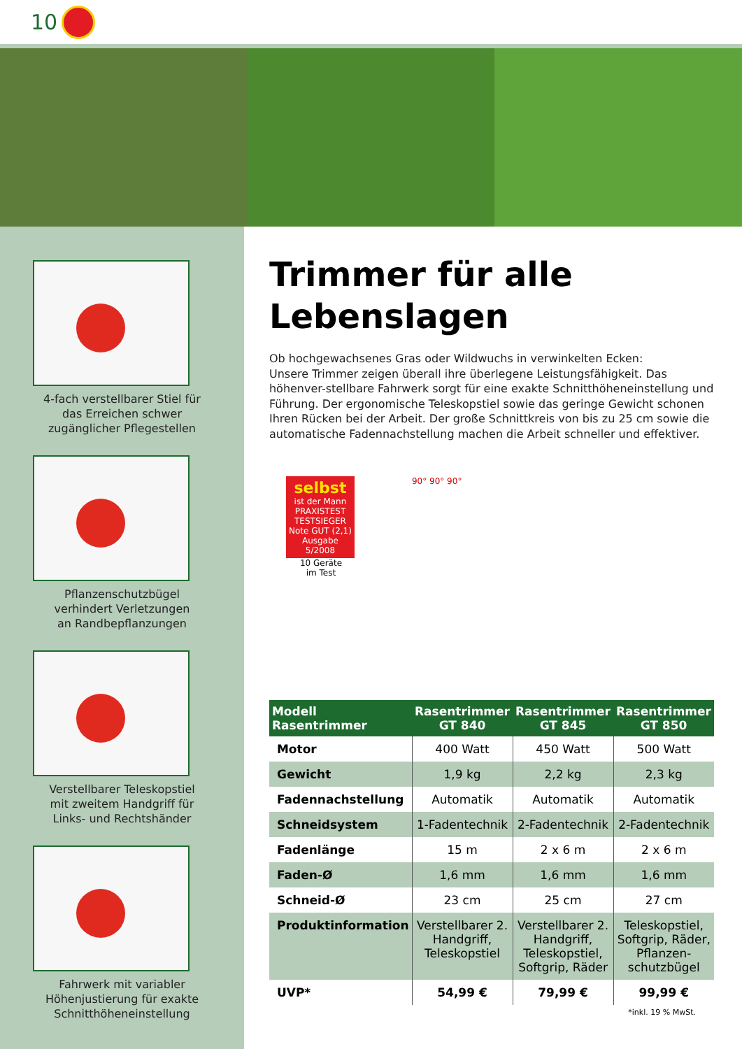10
4-fach verstellbarer Stiel für
das Erreichen schwer
zugänglicher Pflegestellen
Pflanzenschutzbügel
verhindert Verletzungen
an Randbepflanzungen
Verstellbarer Teleskopstiel
mit zweitem Handgriff für
Links- und Rechtshänder
Fahrwerk mit variabler
Höhenjustierung für exakte
Schnitthöheneinstellung
Trimmer für alle
Lebenslagen
Ob hochgewachsenes Gras oder Wildwuchs in verwinkelten Ecken:
Unsere Trimmer zeigen überall ihre überlegene Leistungsfähigkeit. Das höhenver-stellbare Fahrwerk sorgt für eine exakte Schnitthöheneinstellung und Führung. Der ergonomische Teleskopstiel sowie das geringe Gewicht schonen Ihren Rücken bei der Arbeit. Der große Schnittkreis von bis zu 25 cm sowie die automatische Fadennachstellung machen die Arbeit schneller und effektiver.
selbst
ist der Mann
PRAXISTEST
TESTSIEGER
Note GUT (2,1)
Ausgabe 5/2008
10 Geräte
im Test
90° 90° 90°
| Modell Rasentrimmer | Rasentrimmer GT 840 | Rasentrimmer GT 845 | Rasentrimmer GT 850 |
| --- | --- | --- | --- |
| Motor | 400 Watt | 450 Watt | 500 Watt |
| Gewicht | 1,9 kg | 2,2 kg | 2,3 kg |
| Fadennachstellung | Automatik | Automatik | Automatik |
| Schneidsystem | 1-Fadentechnik | 2-Fadentechnik | 2-Fadentechnik |
| Fadenlänge | 15 m | 2 x 6 m | 2 x 6 m |
| Faden-Ø | 1,6 mm | 1,6 mm | 1,6 mm |
| Schneid-Ø | 23 cm | 25 cm | 27 cm |
| Produktinformation | Verstellbarer 2. Handgriff, Teleskopstiel | Verstellbarer 2. Handgriff, Teleskopstiel, Softgrip, Räder | Teleskopstiel, Softgrip, Räder, Pflanzen-schutzbügel |
| UVP* | 54,99 € | 79,99 € | 99,99 € |
*inkl. 19 % MwSt.